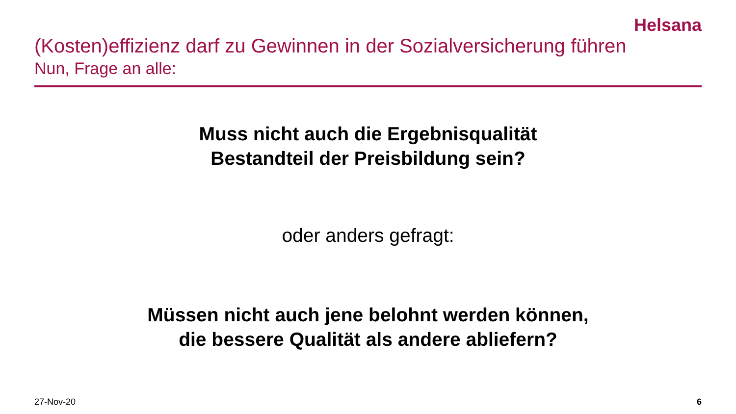Helsana
(Kosten)effizienz darf zu Gewinnen in der Sozialversicherung führen
Nun, Frage an alle:
Muss nicht auch die Ergebnisqualität
Bestandteil der Preisbildung sein?
oder anders gefragt:
Müssen nicht auch jene belohnt werden können,
die bessere Qualität als andere abliefern?
27-Nov-20 6